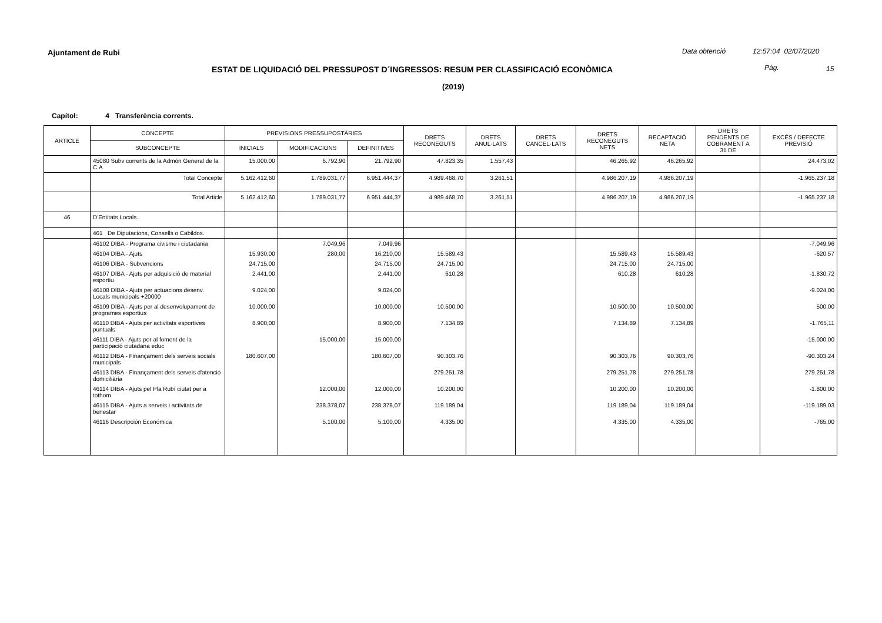Ajuntament de Rubi Data obtenció 12:57:04 02/07/2020
ESTAT DE LIQUIDACIÓ DEL PRESSUPOST D´INGRESSOS: RESUM PER CLASSIFICACIÓ ECONÒMICA
Pàg. 15
(2019)
Capítol: 4 Transferència corrents.
| ARTICLE | CONCEPTE | PREVISIONS PRESSUPOSTÀRIES | | | DRETS RECONEGUTS | DRETS ANUL·LATS | DRETS CANCEL·LATS | DRETS RECONEGUTS NETS | RECAPTACIÓ NETA | DRETS PENDENTS DE COBRAMENT A 31 DE | EXCÉS / DEFECTE PREVISIÓ |
| --- | --- | --- | --- | --- | --- | --- | --- | --- | --- | --- | --- |
| | SUBCONCEPTE | INICIALS | MODIFICACIONS | DEFINITIVES | | | | | | | |
| | 45080 Subv corrents de la Admón General de la C.A | 15.000,00 | 6.792,90 | 21.792,90 | 47.823,35 | 1.557,43 | | 46.265,92 | 46.265,92 | | 24.473,02 |
| | Total Concepte | 5.162.412,60 | 1.789.031,77 | 6.951.444,37 | 4.989.468,70 | 3.261,51 | | 4.986.207,19 | 4.986.207,19 | | -1.965.237,18 |
| | Total Article | 5.162.412,60 | 1.789.031,77 | 6.951.444,37 | 4.989.468,70 | 3.261,51 | | 4.986.207,19 | 4.986.207,19 | | -1.965.237,18 |
| 46 | D'Entitats Locals. | | | | | | | | | | |
| | 461 De Diputacions, Consells o Cabildos. | | | | | | | | | | |
| | 46102 DIBA - Programa civisme i ciutadania | | 7.049,96 | 7.049,96 | | | | | | | -7.049,96 |
| | 46104 DIBA - Ajuts | 15.930,00 | 280,00 | 16.210,00 | 15.589,43 | | | 15.589,43 | 15.589,43 | | -620,57 |
| | 46106 DIBA - Subvencions | 24.715,00 | | 24.715,00 | 24.715,00 | | | 24.715,00 | 24.715,00 | | |
| | 46107 DIBA - Ajuts per adquisició de material esportiu | 2.441,00 | | 2.441,00 | 610,28 | | | 610,28 | 610,28 | | -1.830,72 |
| | 46108 DIBA - Ajuts per actuacions desenv. Locals municipals +20000 | 9.024,00 | | 9.024,00 | | | | | | | -9.024,00 |
| | 46109 DIBA - Ajuts per al desenvolupament de programes esportius | 10.000,00 | | 10.000,00 | 10.500,00 | | | 10.500,00 | 10.500,00 | | 500,00 |
| | 46110 DIBA - Ajuts per activitats esportives puntuals | 8.900,00 | | 8.900,00 | 7.134,89 | | | 7.134,89 | 7.134,89 | | -1.765,11 |
| | 46111 DIBA - Ajuts per al foment de la participació ciutadana educ | | 15.000,00 | 15.000,00 | | | | | | | -15.000,00 |
| | 46112 DIBA - Finançament dels serveis socials municipals | 180.607,00 | | 180.607,00 | 90.303,76 | | | 90.303,76 | 90.303,76 | | -90.303,24 |
| | 46113 DIBA - Finançament dels serveis d'atenció domiciliària | | | | 279.251,78 | | | 279.251,78 | 279.251,78 | | 279.251,78 |
| | 46114 DIBA - Ajuts pel Pla Rubí ciutat per a tothom | | 12.000,00 | 12.000,00 | 10.200,00 | | | 10.200,00 | 10.200,00 | | -1.800,00 |
| | 46115 DIBA - Ajuts a serveis i activitats de benestar | | 238.378,07 | 238.378,07 | 119.189,04 | | | 119.189,04 | 119.189,04 | | -119.189,03 |
| | 46116 Descripción Económica | | 5.100,00 | 5.100,00 | 4.335,00 | | | 4.335,00 | 4.335,00 | | -765,00 |